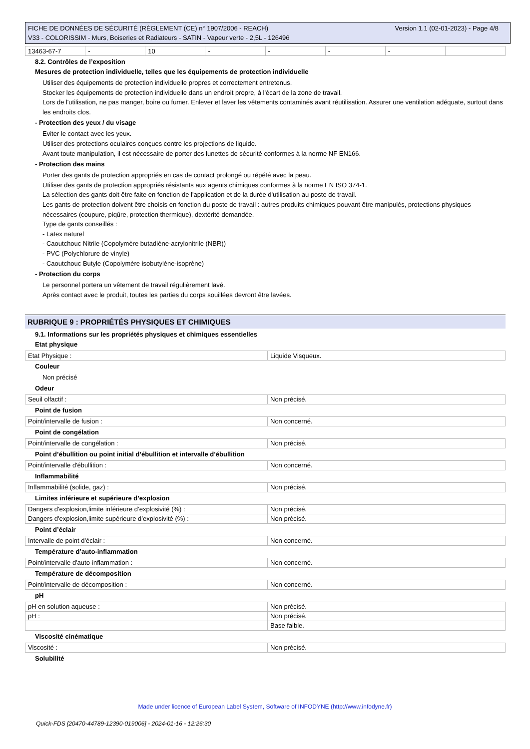Version 1.1 (02-01-2023) - Page 4/8 FICHE DE DONNÉES DE SÉCURITÉ (RÈGLEMENT (CE) n° 1907/2006 - REACH)
V33 - COLORISSIM - Murs, Boiseries et Radiateurs - SATIN - Vapeur verte - 2,5L - 126496
| 13463-67-7 | - | 10 | - | - | - | - | |
8.2. Contrôles de l’exposition
Mesures de protection individuelle, telles que les équipements de protection individuelle
Utiliser des équipements de protection individuelle propres et correctement entretenus.
Stocker les équipements de protection individuelle dans un endroit propre, à l'écart de la zone de travail.
Lors de l'utilisation, ne pas manger, boire ou fumer. Enlever et laver les vêtements contaminés avant réutilisation. Assurer une ventilation adéquate, surtout dans les endroits clos.
- Protection des yeux / du visage
Eviter le contact avec les yeux.
Utiliser des protections oculaires conçues contre les projections de liquide.
Avant toute manipulation, il est nécessaire de porter des lunettes de sécurité conformes à la norme NF EN166.
- Protection des mains
Porter des gants de protection appropriés en cas de contact prolongé ou répété avec la peau.
Utiliser des gants de protection appropriés résistants aux agents chimiques conformes à la norme EN ISO 374-1.
La sélection des gants doit être faite en fonction de l'application et de la durée d'utilisation au poste de travail.
Les gants de protection doivent être choisis en fonction du poste de travail : autres produits chimiques pouvant être manipulés, protections physiques nécessaires (coupure, piqûre, protection thermique), dextérité demandée.
Type de gants conseillés :
- Latex naturel
- Caoutchouc Nitrile (Copolymère butadiène-acrylonitrile (NBR))
- PVC (Polychlorure de vinyle)
- Caoutchouc Butyle (Copolymère isobutylène-isoprène)
- Protection du corps
Le personnel portera un vêtement de travail régulièrement lavé.
Après contact avec le produit, toutes les parties du corps souillées devront être lavées.
RUBRIQUE 9 : PROPRIÉTÉS PHYSIQUES ET CHIMIQUES
9.1. Informations sur les propriétés physiques et chimiques essentielles
Etat physique
| Etat Physique : | Liquide Visqueux. |
Couleur
Non précisé
Odeur
| Seuil olfactif : | Non précisé. |
Point de fusion
| Point/intervalle de fusion : | Non concerné. |
Point de congélation
| Point/intervalle de congélation : | Non précisé. |
Point d’ébullition ou point initial d’ébullition et intervalle d’ébullition
| Point/intervalle d'ébullition : | Non concerné. |
Inflammabilité
| Inflammabilité (solide, gaz) : | Non précisé. |
Limites inférieure et supérieure d’explosion
| Dangers d'explosion,limite inférieure d’explosivité (%) : | Non précisé. |
| Dangers d'explosion,limite supérieure d’explosivité (%) : | Non précisé. |
Point d’éclair
| Intervalle de point d'éclair : | Non concerné. |
Température d’auto-inflammation
| Point/intervalle d'auto-inflammation : | Non concerné. |
Température de décomposition
| Point/intervalle de décomposition : | Non concerné. |
pH
| pH en solution aqueuse : | Non précisé. |
| pH : | Non précisé. |
| | Base faible. |
Viscosité cinématique
| Viscosité : | Non précisé. |
Solubilité
Made under licence of European Label System, Software of INFODYNE (http://www.infodyne.fr)
Quick-FDS [20470-44789-12390-019006] - 2024-01-16 - 12:26:30